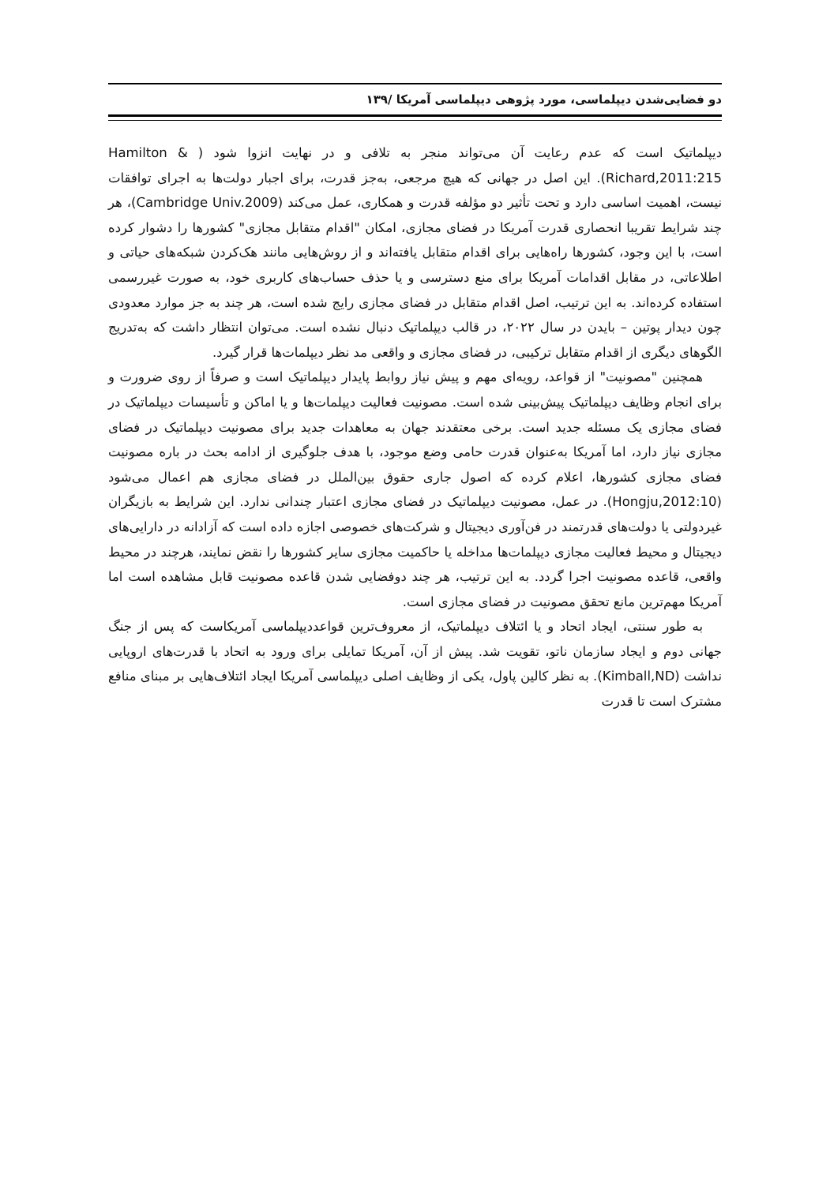دو فضایی‌شدن دیپلماسی، مورد پژوهی دیپلماسی آمریکا /۱۳۹
دیپلماتیک است که عدم رعایت آن می‌تواند منجر به تلافی و در نهایت انزوا شود ( Hamilton & Richard,2011:215). این اصل در جهانی که هیچ مرجعی، به‌جز قدرت، برای اجبار دولت‌ها به اجرای توافقات نیست، اهمیت اساسی دارد و تحت تأثیر دو مؤلفه قدرت و همکاری، عمل می‌کند (Cambridge Univ.2009)، هر چند شرایط تقریبا انحصاری قدرت آمریکا در فضای مجازی، امکان "اقدام متقابل مجازی" کشورها را دشوار کرده است، با این وجود، کشورها راه‌هایی برای اقدام متقابل یافته‌اند و از روش‌هایی مانند هک‌کردن شبکه‌های حیاتی و اطلاعاتی، در مقابل اقدامات آمریکا برای منع دسترسی و یا حذف حساب‌های کاربری خود، به صورت غیررسمی استفاده کرده‌اند. به این ترتیب، اصل اقدام متقابل در فضای مجازی رایج شده است، هر چند به جز موارد معدودی چون دیدار پوتین – بایدن در سال ۲۰۲۲، در قالب دیپلماتیک دنبال نشده است. می‌توان انتظار داشت که به‌تدریج الگوهای دیگری از اقدام متقابل ترکیبی، در فضای مجازی و واقعی مد نظر دیپلمات‌ها قرار گیرد.
همچنین "مصونیت" از قواعد، رویه‌ای مهم و پیش نیاز روابط پایدار دیپلماتیک است و صرفاً از روی ضرورت و برای انجام وظایف دیپلماتیک پیش‌بینی شده است. مصونیت فعالیت دیپلمات‌ها و یا اماکن و تأسیسات دیپلماتیک در فضای مجازی یک مسئله جدید است. برخی معتقدند جهان به معاهدات جدید برای مصونیت دیپلماتیک در فضای مجازی نیاز دارد، اما آمریکا به‌عنوان قدرت حامی وضع موجود، با هدف جلوگیری از ادامه بحث در باره مصونیت فضای مجازی کشورها، اعلام کرده که اصول جاری حقوق بین‌الملل در فضای مجازی هم اعمال می‌شود (Hongju,2012:10). در عمل، مصونیت دیپلماتیک در فضای مجازی اعتبار چندانی ندارد. این شرایط به بازیگران غیردولتی یا دولت‌های قدرتمند در فن‌آوری دیجیتال و شرکت‌های خصوصی اجازه داده است که آزادانه در دارایی‌های دیجیتال و محیط فعالیت مجازی دیپلمات‌ها مداخله یا حاکمیت مجازی سایر کشورها را نقض نمایند، هرچند در محیط واقعی، قاعده مصونیت اجرا گردد. به این ترتیب، هر چند دوفضایی شدن قاعده مصونیت قابل مشاهده است اما آمریکا مهم‌ترین مانع تحقق مصونیت در فضای مجازی است.
به طور سنتی، ایجاد اتحاد و یا ائتلاف دیپلماتیک، از معروف‌ترین قواعددیپلماسی آمریکاست که پس از جنگ جهانی دوم و ایجاد سازمان ناتو، تقویت شد. پیش از آن، آمریکا تمایلی برای ورود به اتحاد با قدرت‌های اروپایی نداشت (Kimball,ND). به نظر کالین پاول، یکی از وظایف اصلی دیپلماسی آمریکا ایجاد ائتلاف‌هایی بر مبنای منافع مشترک است تا قدرت